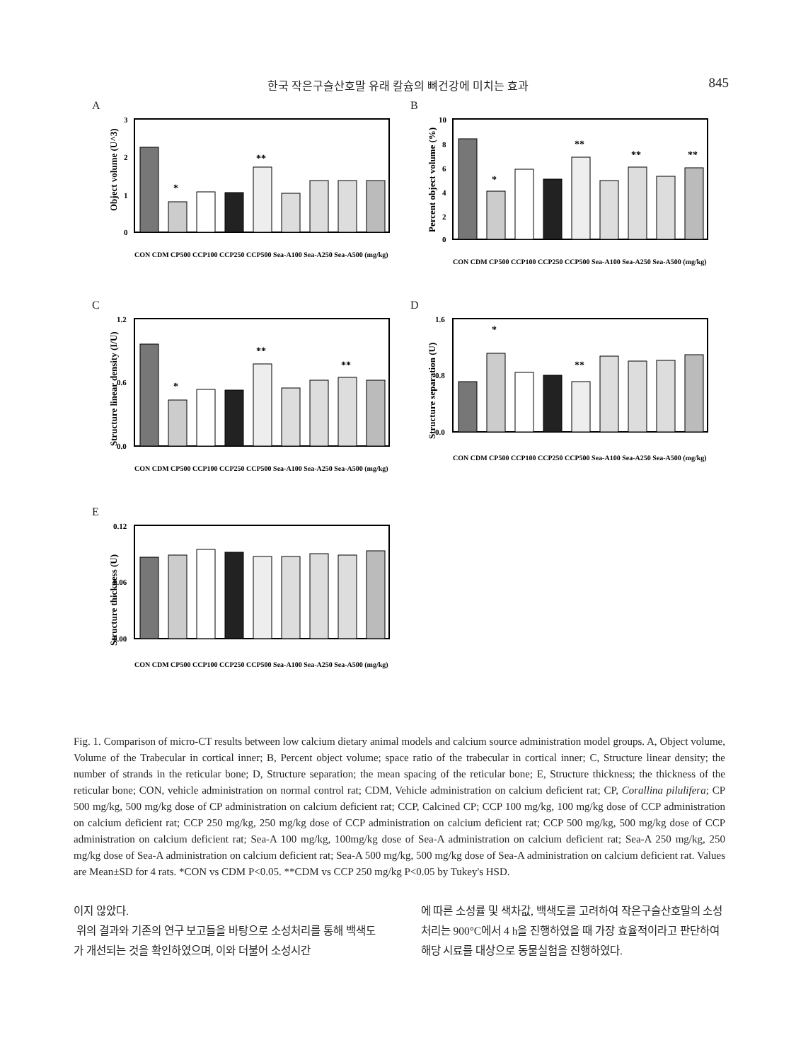한국 작은구슬산호말 유래 칼슘의 뼈건강에 미치는 효과 845
A
Object volume (U^3)
3
2
1
0
*
**
CON CDM CP500 CCP100 CCP250 CCP500 Sea-A100 Sea-A250 Sea-A500 (mg/kg)
B
Percent object volume (%)
10
8
6
4
2
0
*
**
**
**
CON CDM CP500 CCP100 CCP250 CCP500 Sea-A100 Sea-A250 Sea-A500 (mg/kg)
C
Structure linear density (I/U)
1.2
0.6
0.0
*
**
**
CON CDM CP500 CCP100 CCP250 CCP500 Sea-A100 Sea-A250 Sea-A500 (mg/kg)
D
Structure separation (U)
1.6
0.8
0.0
*
**
CON CDM CP500 CCP100 CCP250 CCP500 Sea-A100 Sea-A250 Sea-A500 (mg/kg)
E
Structure thickness (U)
0.12
0.06
0.00
CON CDM CP500 CCP100 CCP250 CCP500 Sea-A100 Sea-A250 Sea-A500 (mg/kg)
Fig. 1. Comparison of micro-CT results between low calcium dietary animal models and calcium source administration model groups. A, Object volume, Volume of the Trabecular in cortical inner; B, Percent object volume; space ratio of the trabecular in cortical inner; C, Structure linear density; the number of strands in the reticular bone; D, Structure separation; the mean spacing of the reticular bone; E, Structure thickness; the thickness of the reticular bone; CON, vehicle administration on normal control rat; CDM, Vehicle administration on calcium deficient rat; CP, Corallina pilulifera; CP 500 mg/kg, 500 mg/kg dose of CP administration on calcium deficient rat; CCP, Calcined CP; CCP 100 mg/kg, 100 mg/kg dose of CCP administration on calcium deficient rat; CCP 250 mg/kg, 250 mg/kg dose of CCP administration on calcium deficient rat; CCP 500 mg/kg, 500 mg/kg dose of CCP administration on calcium deficient rat; Sea-A 100 mg/kg, 100mg/kg dose of Sea-A administration on calcium deficient rat; Sea-A 250 mg/kg, 250 mg/kg dose of Sea-A administration on calcium deficient rat; Sea-A 500 mg/kg, 500 mg/kg dose of Sea-A administration on calcium deficient rat. Values are Mean±SD for 4 rats. *CON vs CDM P<0.05. **CDM vs CCP 250 mg/kg P<0.05 by Tukey's HSD.
이지 않았다.
위의 결과와 기존의 연구 보고들을 바탕으로 소성처리를 통해 백색도가 개선되는 것을 확인하였으며, 이와 더불어 소성시간
에 따른 소성률 및 색차값, 백색도를 고려하여 작은구슬산호말의 소성처리는 900°C에서 4 h을 진행하였을 때 가장 효율적이라고 판단하여 해당 시료를 대상으로 동물실험을 진행하였다.